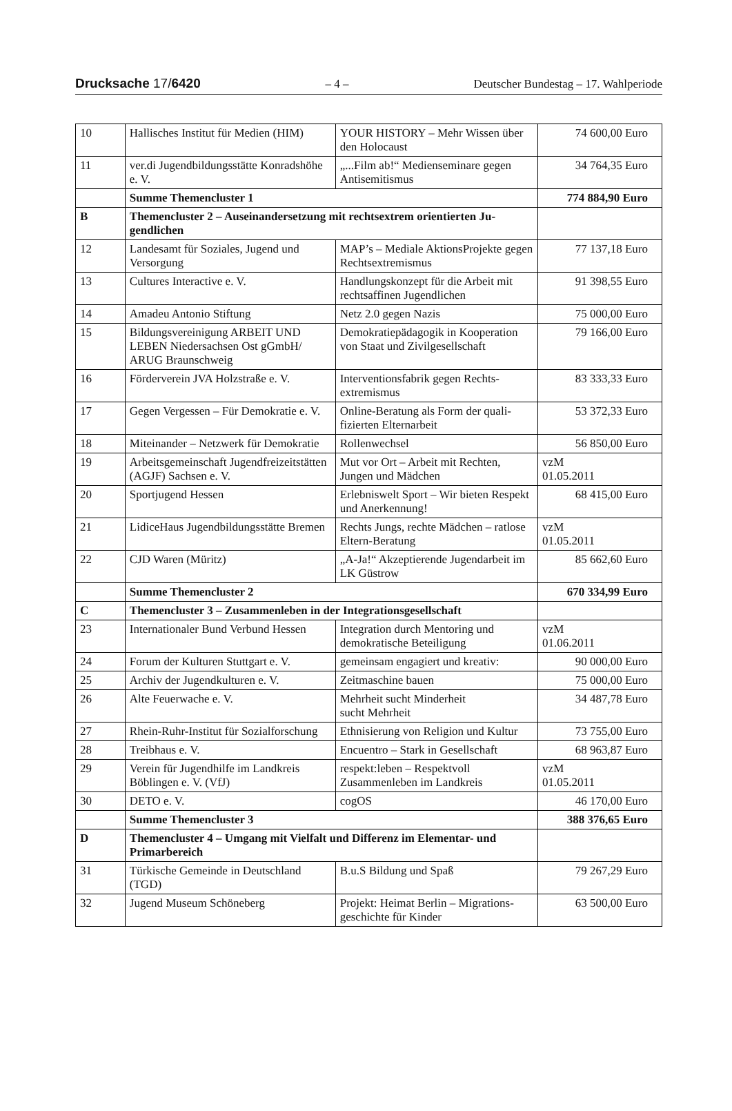Drucksache 17/6420 – 4 – Deutscher Bundestag – 17. Wahlperiode
| 10 | Hallisches Institut für Medien (HIM) | YOUR HISTORY – Mehr Wissen über den Holocaust | 74 600,00 Euro |
| 11 | ver.di Jugendbildungsstätte Konrads­höhe e. V. | „...Film ab!“ Medienseminare gegen Antisemitismus | 34 764,35 Euro |
| | Summe Themencluster 1 | | 774 884,90 Euro |
| B | Themencluster 2 – Auseinandersetzung mit rechtsextrem orientierten Ju­gendlichen | | |
| 12 | Landesamt für Soziales, Jugend und Versorgung | MAP’s – Mediale AktionsProjekte gegen Rechtsextremismus | 77 137,18 Euro |
| 13 | Cultures Interactive e. V. | Handlungskonzept für die Arbeit mit rechtsaffinen Jugendlichen | 91 398,55 Euro |
| 14 | Amadeu Antonio Stiftung | Netz 2.0 gegen Nazis | 75 000,00 Euro |
| 15 | Bildungsvereinigung ARBEIT UND LEBEN Niedersachsen Ost gGmbH/ ARUG Braunschweig | Demokratiepädagogik in Koopera­tion von Staat und Zivilgesellschaft | 79 166,00 Euro |
| 16 | Förderverein JVA Holzstraße e. V. | Interventionsfabrik gegen Rechts­extremismus | 83 333,33 Euro |
| 17 | Gegen Vergessen – Für Demokratie e. V. | Online-Beratung als Form der quali­fizierten Elternarbeit | 53 372,33 Euro |
| 18 | Miteinander – Netzwerk für Demokra­tie | Rollenwechsel | 56 850,00 Euro |
| 19 | Arbeitsgemeinschaft Jugendfreizeit­stätten (AGJF) Sachsen e. V. | Mut vor Ort – Arbeit mit Rechten, Jungen und Mädchen | vzM 01.05.2011 |
| 20 | Sportjugend Hessen | Erlebniswelt Sport – Wir bieten Respekt und Anerkennung! | 68 415,00 Euro |
| 21 | LidiceHaus Jugendbildungsstätte Bremen | Rechts Jungs, rechte Mädchen – ratlose Eltern-Beratung | vzM 01.05.2011 |
| 22 | CJD Waren (Müritz) | „A-Ja!“ Akzeptierende Jugendarbeit im LK Güstrow | 85 662,60 Euro |
| | Summe Themencluster 2 | | 670 334,99 Euro |
| C | Themencluster 3 – Zusammenleben in der Integrationsgesellschaft | | |
| 23 | Internationaler Bund Verbund Hessen | Integration durch Mentoring und demokratische Beteiligung | vzM 01.06.2011 |
| 24 | Forum der Kulturen Stuttgart e. V. | gemeinsam engagiert und kreativ: | 90 000,00 Euro |
| 25 | Archiv der Jugendkulturen e. V. | Zeitmaschine bauen | 75 000,00 Euro |
| 26 | Alte Feuerwache e. V. | Mehrheit sucht Minderheit sucht Mehrheit | 34 487,78 Euro |
| 27 | Rhein-Ruhr-Institut für Sozial­forschung | Ethnisierung von Religion und Kultur | 73 755,00 Euro |
| 28 | Treibhaus e. V. | Encuentro – Stark in Gesellschaft | 68 963,87 Euro |
| 29 | Verein für Jugendhilfe im Landkreis Böblingen e. V. (VfJ) | respekt:leben – Respektvoll Zusammenleben im Landkreis | vzM 01.05.2011 |
| 30 | DETO e. V. | cogOS | 46 170,00 Euro |
| | Summe Themencluster 3 | | 388 376,65 Euro |
| D | Themencluster 4 – Umgang mit Vielfalt und Differenz im Elementar- und Primarbereich | | |
| 31 | Türkische Gemeinde in Deutschland (TGD) | B.u.S Bildung und Spaß | 79 267,29 Euro |
| 32 | Jugend Museum Schöneberg | Projekt: Heimat Berlin – Migrations­geschichte für Kinder | 63 500,00 Euro |